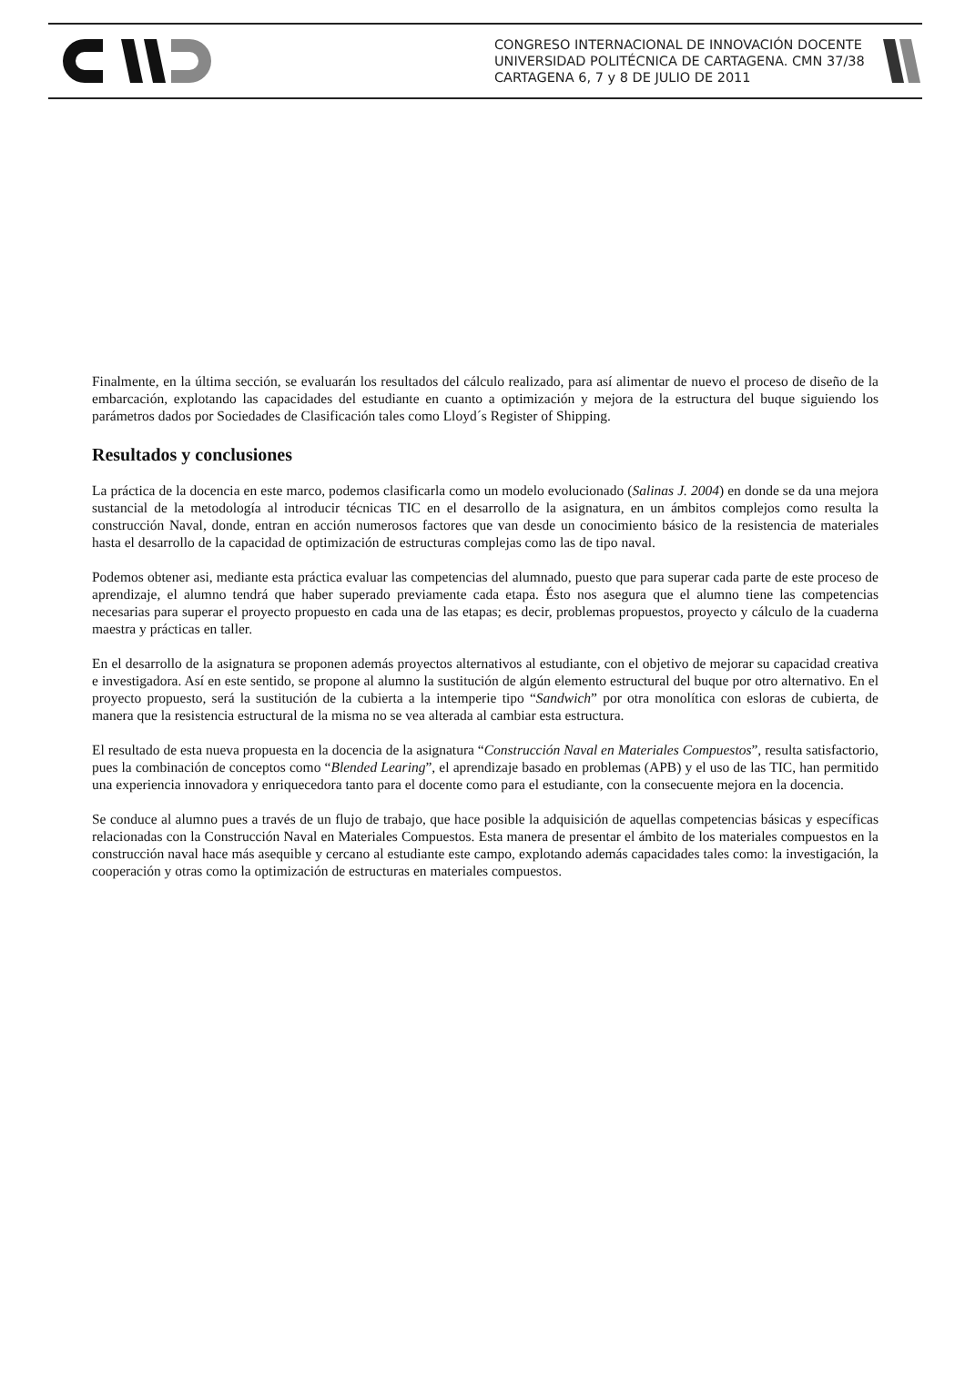CONGRESO INTERNACIONAL DE INNOVACIÓN DOCENTE
UNIVERSIDAD POLITÉCNICA DE CARTAGENA. CMN 37/38
CARTAGENA 6, 7 y 8 DE JULIO DE 2011
Finalmente, en la última sección, se evaluarán los resultados del cálculo realizado, para así alimentar de nuevo el proceso de diseño de la embarcación, explotando las capacidades del estudiante en cuanto a optimización y mejora de la estructura del buque siguiendo los parámetros dados por Sociedades de Clasificación tales como Lloyd´s Register of Shipping.
Resultados y conclusiones
La práctica de la docencia en este marco, podemos clasificarla como un modelo evolucionado (Salinas J. 2004) en donde se da una mejora sustancial de la metodología al introducir técnicas TIC en el desarrollo de la asignatura, en un ámbitos complejos como resulta la construcción Naval, donde, entran en acción numerosos factores que van desde un conocimiento básico de la resistencia de materiales hasta el desarrollo de la capacidad de optimización de estructuras complejas como las de tipo naval.
Podemos obtener asi, mediante esta práctica evaluar las competencias del alumnado, puesto que para superar cada parte de este proceso de aprendizaje, el alumno tendrá que haber superado previamente cada etapa. Ésto nos asegura que el alumno tiene las competencias necesarias para superar el proyecto propuesto en cada una de las etapas; es decir, problemas propuestos, proyecto y cálculo de la cuaderna maestra y prácticas en taller.
En el desarrollo de la asignatura se proponen además proyectos alternativos al estudiante, con el objetivo de mejorar su capacidad creativa e investigadora. Así en este sentido, se propone al alumno la sustitución de algún elemento estructural del buque por otro alternativo. En el proyecto propuesto, será la sustitución de la cubierta a la intemperie tipo “Sandwich” por otra monolítica con esloras de cubierta, de manera que la resistencia estructural de la misma no se vea alterada al cambiar esta estructura.
El resultado de esta nueva propuesta en la docencia de la asignatura “Construcción Naval en Materiales Compuestos”, resulta satisfactorio, pues la combinación de conceptos como “Blended Learing”, el aprendizaje basado en problemas (APB) y el uso de las TIC, han permitido una experiencia innovadora y enriquecedora tanto para el docente como para el estudiante, con la consecuente mejora en la docencia.
Se conduce al alumno pues a través de un flujo de trabajo, que hace posible la adquisición de aquellas competencias básicas y específicas relacionadas con la Construcción Naval en Materiales Compuestos. Esta manera de presentar el ámbito de los materiales compuestos en la construcción naval hace más asequible y cercano al estudiante este campo, explotando además capacidades tales como: la investigación, la cooperación y otras como la optimización de estructuras en materiales compuestos.